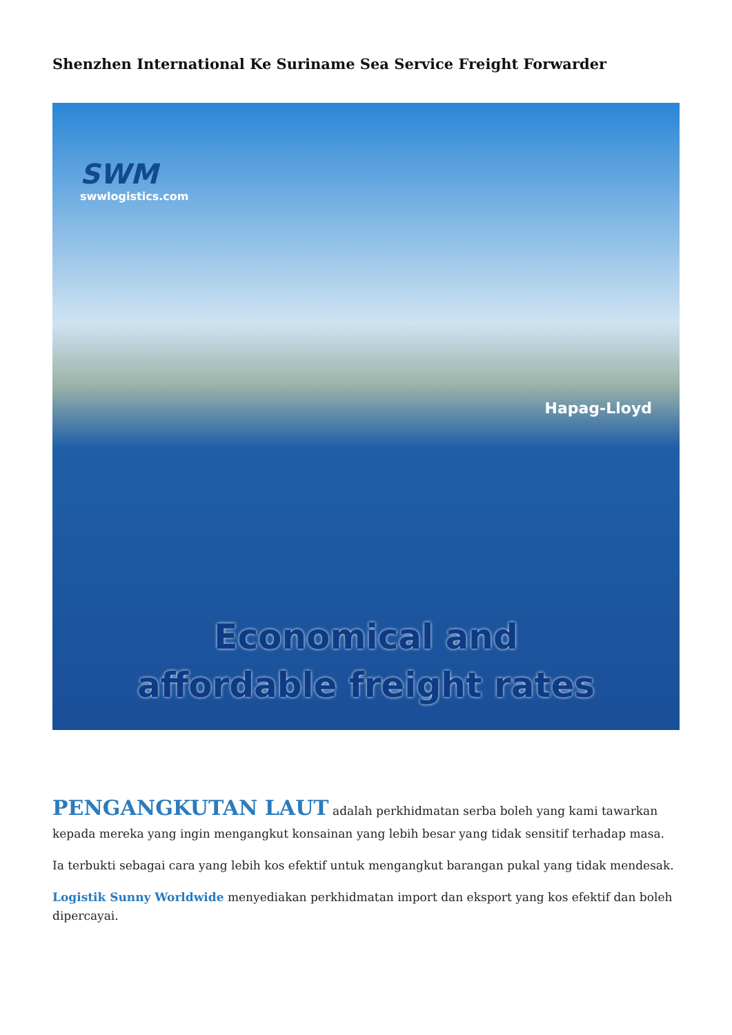Shenzhen International Ke Suriname Sea Service Freight Forwarder
SWM
swwlogistics.com
Hapag-Lloyd
Economical and
affordable freight rates
PENGANGKUTAN LAUT adalah perkhidmatan serba boleh yang kami tawarkan kepada mereka yang ingin mengangkut konsainan yang lebih besar yang tidak sensitif terhadap masa.
Ia terbukti sebagai cara yang lebih kos efektif untuk mengangkut barangan pukal yang tidak mendesak.
Logistik Sunny Worldwide menyediakan perkhidmatan import dan eksport yang kos efektif dan boleh dipercayai.